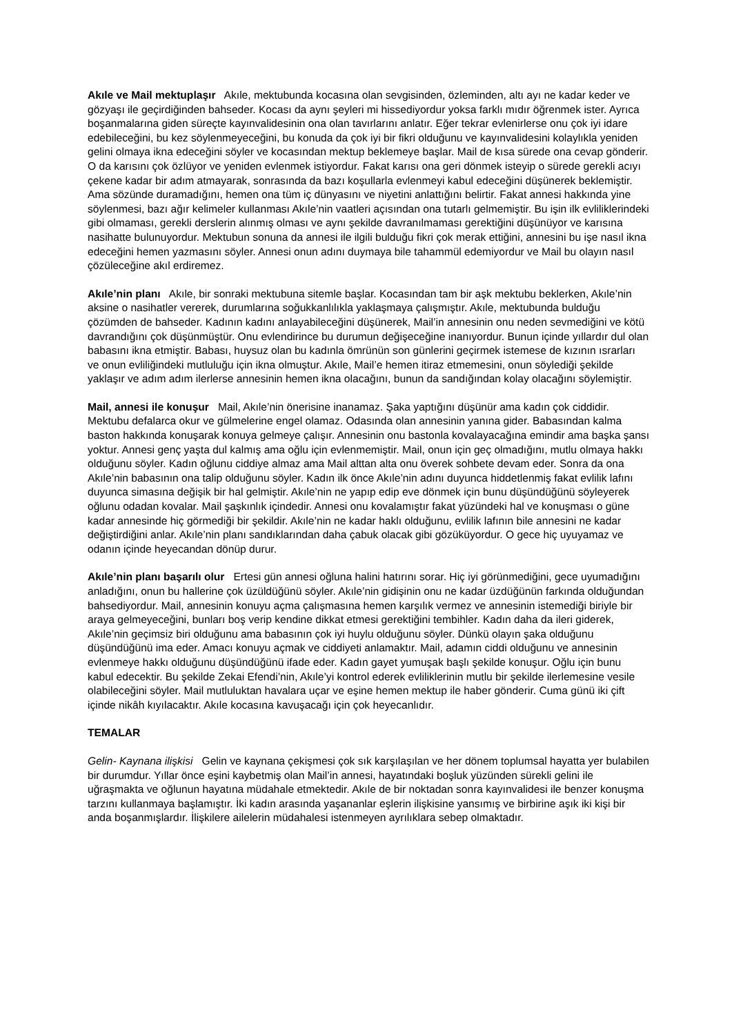Akıle ve Mail mektuplaşır Akıle, mektubunda kocasına olan sevgisinden, özleminden, altı ayı ne kadar keder ve gözyaşı ile geçirdiğinden bahseder. Kocası da aynı şeyleri mi hissediyordur yoksa farklı mıdır öğrenmek ister. Ayrıca boşanmalarına giden süreçte kayınvalidesinin ona olan tavırlarını anlatır. Eğer tekrar evlenirlerse onu çok iyi idare edebileceğini, bu kez söylenmeyeceğini, bu konuda da çok iyi bir fikri olduğunu ve kayınvalidesini kolaylıkla yeniden gelini olmaya ikna edeceğini söyler ve kocasından mektup beklemeye başlar. Mail de kısa sürede ona cevap gönderir. O da karısını çok özlüyor ve yeniden evlenmek istiyordur. Fakat karısı ona geri dönmek isteyip o sürede gerekli acıyı çekene kadar bir adım atmayarak, sonrasında da bazı koşullarla evlenmeyi kabul edeceğini düşünerek beklemiştir. Ama sözünde duramadığını, hemen ona tüm iç dünyasını ve niyetini anlattığını belirtir. Fakat annesi hakkında yine söylenmesi, bazı ağır kelimeler kullanması Akıle’nin vaatleri açısından ona tutarlı gelmemiştir. Bu işin ilk evliliklerindeki gibi olmaması, gerekli derslerin alınmış olması ve aynı şekilde davranılmaması gerektiğini düşünüyor ve karısına nasihatte bulunuyordur. Mektubun sonuna da annesi ile ilgili bulduğu fikri çok merak ettiğini, annesini bu işe nasıl ikna edeceğini hemen yazmasını söyler. Annesi onun adını duymaya bile tahammül edemiyordur ve Mail bu olayın nasıl çözüleceğine akıl erdiremez.
Akıle’nin planı Akıle, bir sonraki mektubuna sitemle başlar. Kocasından tam bir aşk mektubu beklerken, Akıle’nin aksine o nasihatler vererek, durumlarına soğukkanlılıkla yaklaşmaya çalışmıştır. Akıle, mektubunda bulduğu çözümden de bahseder. Kadının kadını anlayabileceğini düşünerek, Mail’in annesinin onu neden sevmediğini ve kötü davrandığını çok düşünmüştür. Onu evlendirince bu durumun değişeceğine inanıyordur. Bunun içinde yıllardır dul olan babasını ikna etmiştir. Babası, huysuz olan bu kadınla ömrünün son günlerini geçirmek istemese de kızının ısrarları ve onun evliliğindeki mutluluğu için ikna olmuştur. Akıle, Mail’e hemen itiraz etmemesini, onun söylediği şekilde yaklaşır ve adım adım ilerlerse annesinin hemen ikna olacağını, bunun da sandığından kolay olacağını söylemiştir.
Mail, annesi ile konuşur Mail, Akıle’nin önerisine inanamaz. Şaka yaptığını düşünür ama kadın çok ciddidir. Mektubu defalarca okur ve gülmelerine engel olamaz. Odasında olan annesinin yanına gider. Babasından kalma baston hakkında konuşarak konuya gelmeye çalışır. Annesinin onu bastonla kovalayacağına emindir ama başka şansı yoktur. Annesi genç yaşta dul kalmış ama oğlu için evlenmemiştir. Mail, onun için geç olmadığını, mutlu olmaya hakkı olduğunu söyler. Kadın oğlunu ciddiye almaz ama Mail alttan alta onu överek sohbete devam eder. Sonra da ona Akıle’nin babasının ona talip olduğunu söyler. Kadın ilk önce Akıle’nin adını duyunca hiddetlenmiş fakat evlilik lafını duyunca simasına değişik bir hal gelmiştir. Akıle’nin ne yapıp edip eve dönmek için bunu düşündüğünü söyleyerek oğlunu odadan kovalar. Mail şaşkınlık içindedir. Annesi onu kovalamıştır fakat yüzündeki hal ve konuşması o güne kadar annesinde hiç görmediği bir şekildir. Akıle’nin ne kadar haklı olduğunu, evlilik lafının bile annesini ne kadar değiştirdiğini anlar. Akıle’nin planı sandıklarından daha çabuk olacak gibi gözüküyordur. O gece hiç uyuyamaz ve odanın içinde heyecandan dönüp durur.
Akıle’nin planı başarılı olur Ertesi gün annesi oğluna halini hatırını sorar. Hiç iyi görünmediğini, gece uyumadığını anladığını, onun bu hallerine çok üzüldüğünü söyler. Akıle’nin gidişinin onu ne kadar üzdüğünün farkında olduğundan bahsediyordur. Mail, annesinin konuyu açma çalışmasına hemen karşılık vermez ve annesinin istemediği biriyle bir araya gelmeyeceğini, bunları boş verip kendine dikkat etmesi gerektiğini tembihler. Kadın daha da ileri giderek, Akıle’nin geçimsiz biri olduğunu ama babasının çok iyi huylu olduğunu söyler. Dünkü olayın şaka olduğunu düşündüğünü ima eder. Amacı konuyu açmak ve ciddiyeti anlamaktır. Mail, adamın ciddi olduğunu ve annesinin evlenmeye hakkı olduğunu düşündüğünü ifade eder. Kadın gayet yumuşak başlı şekilde konuşur. Oğlu için bunu kabul edecektir. Bu şekilde Zekai Efendi’nin, Akıle’yi kontrol ederek evliliklerinin mutlu bir şekilde ilerlemesine vesile olabileceğini söyler. Mail mutluluktan havalara uçar ve eşine hemen mektup ile haber gönderir. Cuma günü iki çift içinde nikâh kıyılacaktır. Akıle kocasına kavuşacağı için çok heyecanlıdır.
TEMALAR
Gelin- Kaynana ilişkisi Gelin ve kaynana çekişmesi çok sık karşılaşılan ve her dönem toplumsal hayatta yer bulabilen bir durumdur. Yıllar önce eşini kaybetmiş olan Mail’in annesi, hayatındaki boşluk yüzünden sürekli gelini ile uğraşmakta ve oğlunun hayatına müdahale etmektedir. Akıle de bir noktadan sonra kayınvalidesi ile benzer konuşma tarzını kullanmaya başlamıştır. İki kadın arasında yaşananlar eşlerin ilişkisine yansımış ve birbirine aşık iki kişi bir anda boşanmışlardır. İlişkilere ailelerin müdahalesi istenmeyen ayrılıklara sebep olmaktadır.